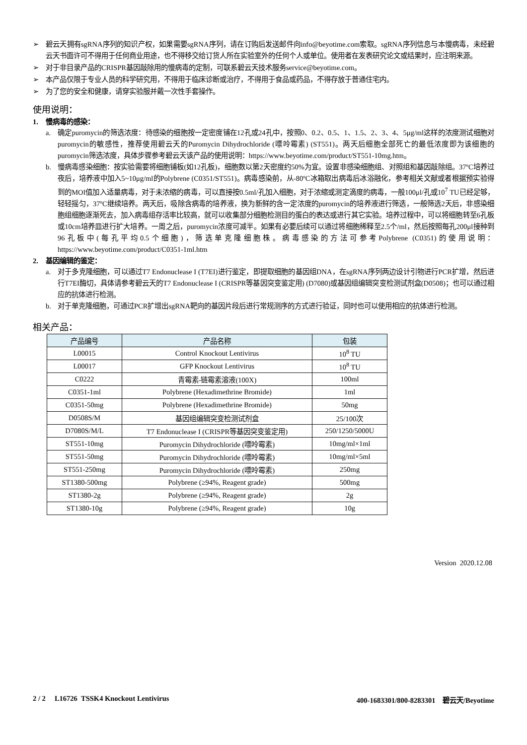➢ 碧云天拥有sgRNA序列的知识产权，如果需要sgRNA序列，请在订购后发送邮件向info@beyotime.com索取。sgRNA序列信息与本慢病毒，未经碧云天书面许可不得用于任何商业用途，也不得移交给订货人所在实验室外的任何个人或单位。使用者在发表研究论文或结果时，应注明来源。
➢ 对于非目录产品的CRISPR基因敲除用的慢病毒的定制，可联系碧云天技术服务service@beyotime.com。
➢ 本产品仅限于专业人员的科学研究用，不得用于临床诊断或治疗，不得用于食品或药品，不得存放于普通住宅内。
➢ 为了您的安全和健康，请穿实验服并戴一次性手套操作。
使用说明：
1. 慢病毒的感染：
a. 确定puromycin的筛选浓度：待感染的细胞按一定密度铺在12孔或24孔中，按照0、0.2、0.5、1、1.5、2、3、4、5μg/ml这样的浓度测试细胞对puromycin的敏感性，推荐使用碧云天的Puromycin Dihydrochloride (嘌呤霉素) (ST551)。两天后细胞全部死亡的最低浓度即为该细胞的puromycin筛选浓度，具体步骤参考碧云天该产品的使用说明：https://www.beyotime.com/product/ST551-10mg.htm。
b. 慢病毒感染细胞：按实验需要将细胞铺板(如12孔板)，细胞数以第2天密度约50%为宜。设置非感染细胞组、对照组和基因敲除组。37ºC培养过夜后，培养液中加入5~10μg/ml的Polybrene (C0351/ST551)。病毒感染前，从-80ºC冰箱取出病毒后冰浴融化，参考相关文献或者根据预实验得到的MOI值加入适量病毒，对于未浓缩的病毒，可以直接按0.5ml/孔加入细胞，对于浓缩或测定滴度的病毒，一般100μl/孔或10<sup>7</sup> TU已经足够，轻轻摇匀，37ºC继续培养。两天后，吸除含病毒的培养液，换为新鲜的含一定浓度的puromycin的培养液进行筛选，一般筛选2天后，非感染细胞组细胞逐渐死去，加入病毒组存活率比较高，就可以收集部分细胞检测目的蛋白的表达或进行其它实验。培养过程中，可以将细胞转至6孔板或10cm培养皿进行扩大培养。一周之后，puromycin浓度可减半。如果有必要后续可以通过将细胞稀释至2.5个/ml，然后按照每孔200μl接种到96孔板中(每孔平均0.5个细胞)，筛选单克隆细胞株。病毒感染的方法可参考Polybrene (C0351)的使用说明：https://www.beyotime.com/product/C0351-1ml.htm
2. 基因编辑的鉴定：
a. 对于多克隆细胞，可以通过T7 Endonuclease I (T7EI)进行鉴定，即提取细胞的基因组DNA，在sgRNA序列两边设计引物进行PCR扩增，然后进行T7EI酶切，具体请参考碧云天的T7 Endonuclease I (CRISPR等基因突变鉴定用) (D7080)或基因组编辑突变检测试剂盒(D0508)；也可以通过相应的抗体进行检测。
b. 对于单克隆细胞，可通过PCR扩增出sgRNA靶向的基因片段后进行常规测序的方式进行验证，同时也可以使用相应的抗体进行检测。
相关产品：
| 产品编号 | 产品名称 | 包装 |
| --- | --- | --- |
| L00015 | Control Knockout Lentivirus | 10<sup>8</sup> TU |
| L00017 | GFP Knockout Lentivirus | 10<sup>8</sup> TU |
| C0222 | 青霉素-链霉素溶液(100X) | 100ml |
| C0351-1ml | Polybrene (Hexadimethrine Bromide) | 1ml |
| C0351-50mg | Polybrene (Hexadimethrine Bromide) | 50mg |
| D0508S/M | 基因组编辑突变检测试剂盒 | 25/100次 |
| D7080S/M/L | T7 Endonuclease I (CRISPR等基因突变鉴定用) | 250/1250/5000U |
| ST551-10mg | Puromycin Dihydrochloride (嘌呤霉素) | 10mg/ml×1ml |
| ST551-50mg | Puromycin Dihydrochloride (嘌呤霉素) | 10mg/ml×5ml |
| ST551-250mg | Puromycin Dihydrochloride (嘌呤霉素) | 250mg |
| ST1380-500mg | Polybrene (≥94%, Reagent grade) | 500mg |
| ST1380-2g | Polybrene (≥94%, Reagent grade) | 2g |
| ST1380-10g | Polybrene (≥94%, Reagent grade) | 10g |
Version 2020.12.08
2 / 2 L16726 TSSK4 Knockout Lentivirus 400-1683301/800-8283301 碧云天/Beyotime